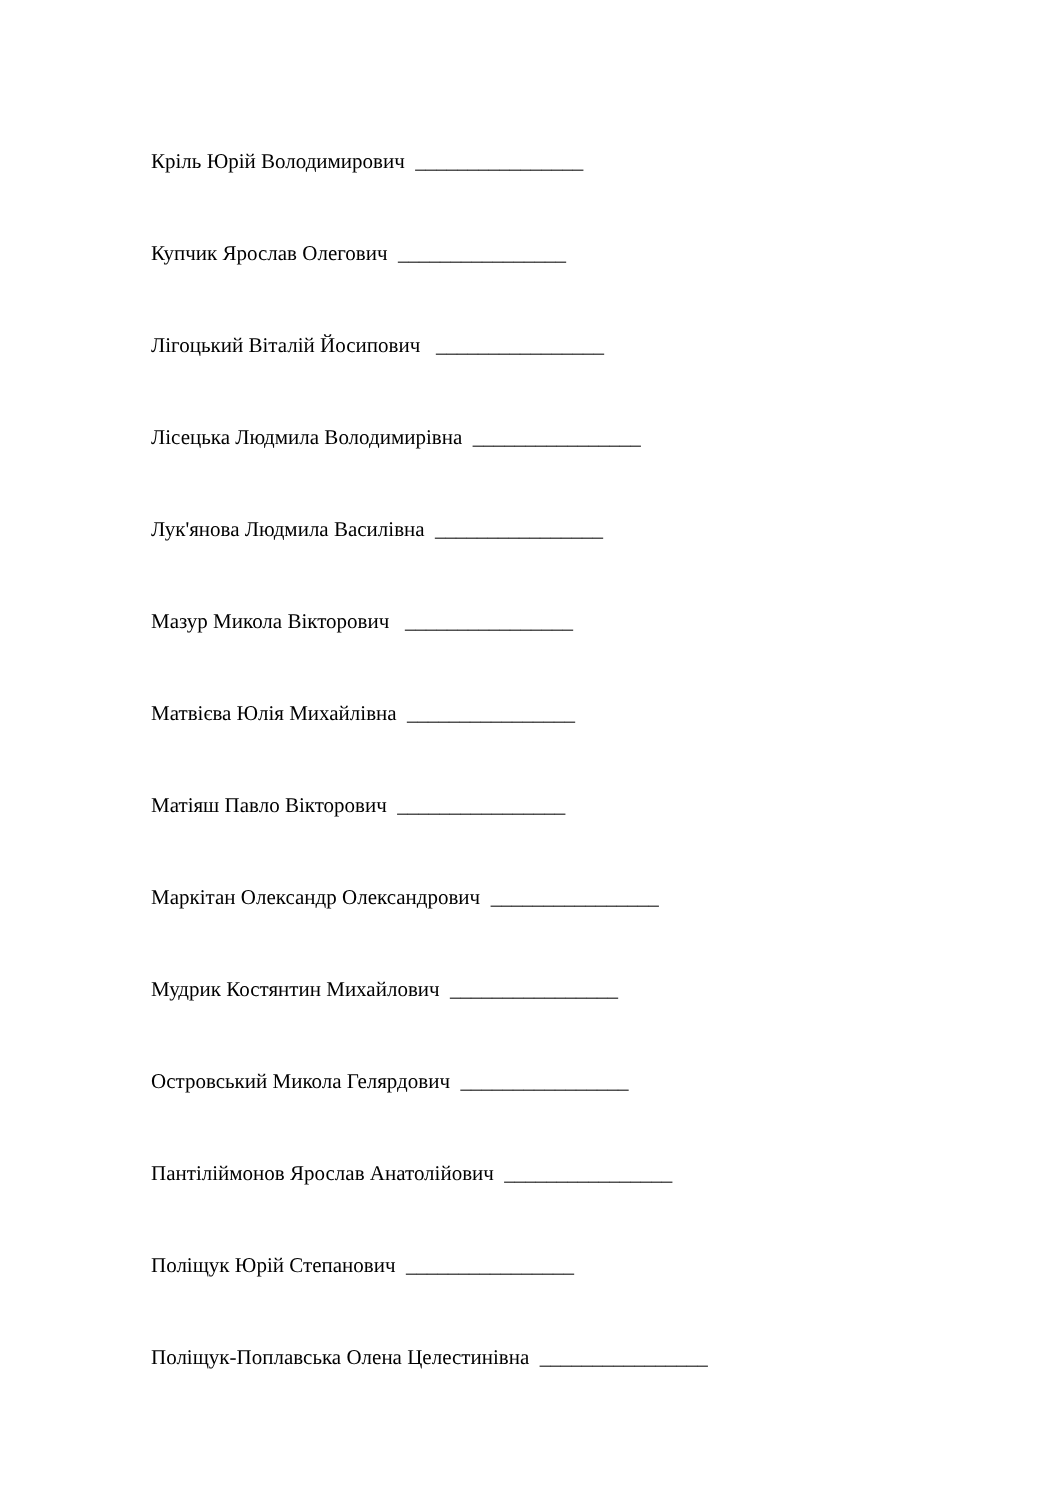Кріль Юрій Володимирович ________________
Купчик Ярослав Олегович ________________
Лігоцький Віталій Йосипович ________________
Лісецька Людмила Володимирівна ________________
Лук'янова Людмила Василівна ________________
Мазур Микола Вікторович ________________
Матвієва Юлія Михайлівна ________________
Матіяш Павло Вікторович ________________
Маркітан Олександр Олександрович ________________
Мудрик Костянтин Михайлович ________________
Островський Микола Гелярдович ________________
Пантіліймонов Ярослав Анатолійович ________________
Поліщук Юрій Степанович ________________
Поліщук-Поплавська Олена Целестинівна ________________